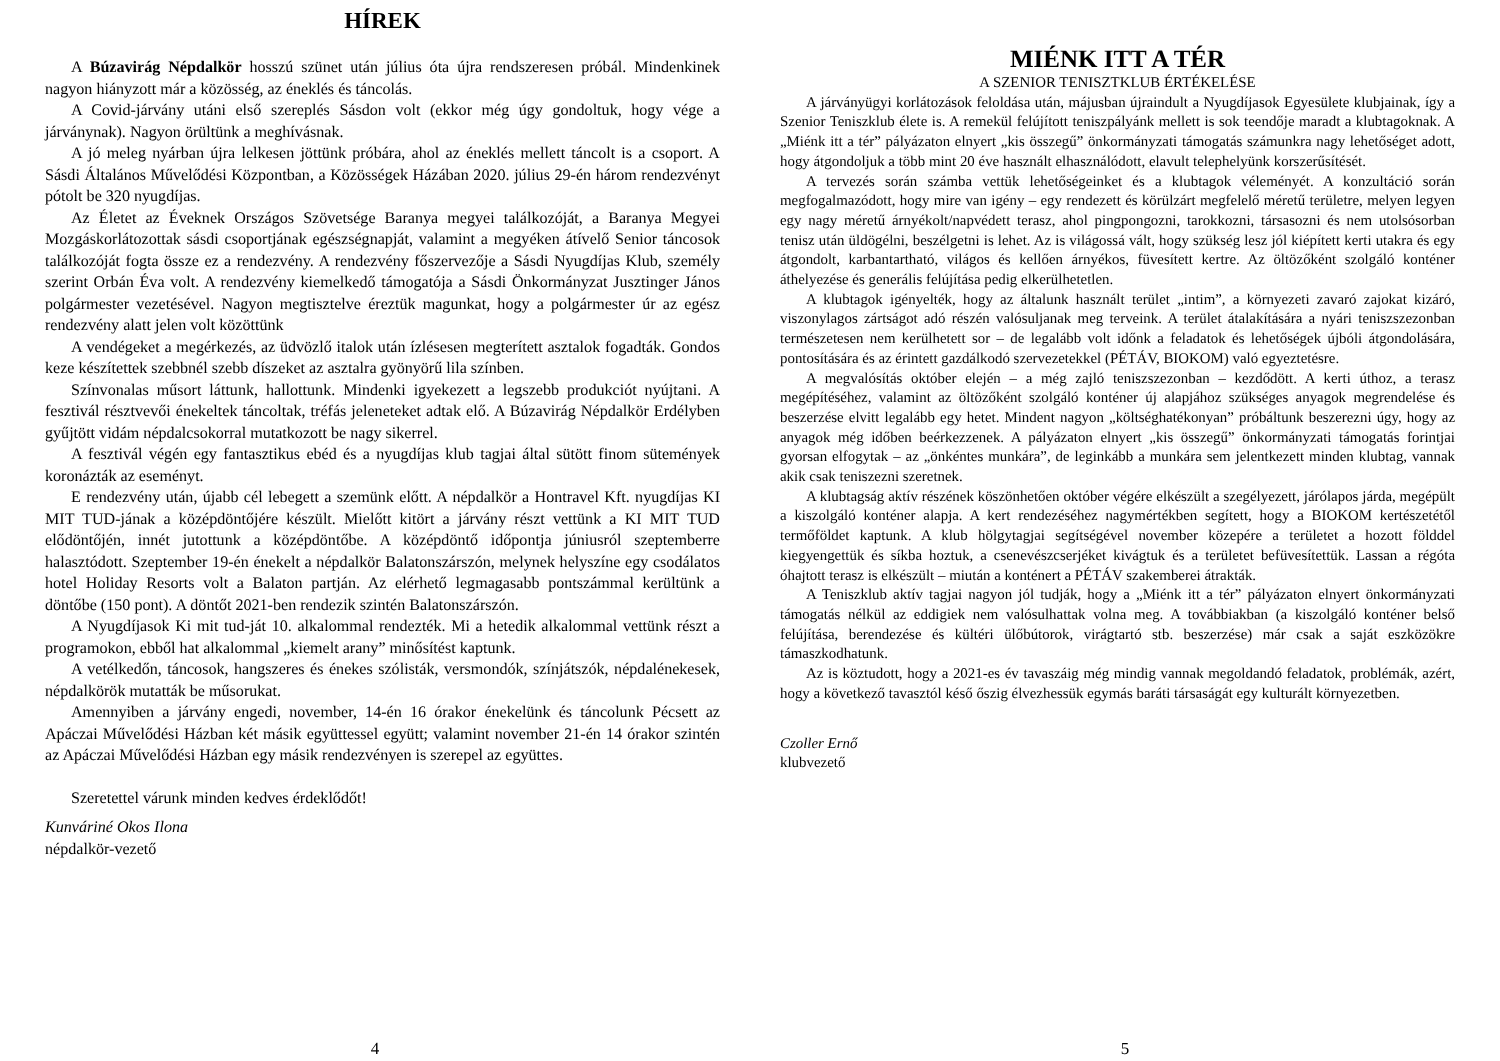HÍREK
A Búzavirág Népdalkör hosszú szünet után július óta újra rendszeresen próbál. Mindenkinek nagyon hiányzott már a közösség, az éneklés és táncolás.
A Covid-járvány utáni első szereplés Sásdon volt (ekkor még úgy gondoltuk, hogy vége a járványnak). Nagyon örültünk a meghívásnak.
A jó meleg nyárban újra lelkesen jöttünk próbára, ahol az éneklés mellett táncolt is a csoport. A Sásdi Általános Művelődési Központban, a Közösségek Házában 2020. július 29-én három rendezvényt pótolt be 320 nyugdíjas.
Az Életet az Éveknek Országos Szövetsége Baranya megyei találkozóját, a Baranya Megyei Mozgáskorlátozottak sásdi csoportjának egészségnapját, valamint a megyéken átívelő Senior táncosok találkozóját fogta össze ez a rendezvény. A rendezvény főszervezője a Sásdi Nyugdíjas Klub, személy szerint Orbán Éva volt. A rendezvény kiemelkedő támogatója a Sásdi Önkormányzat Jusztinger János polgármester vezetésével. Nagyon megtisztelve éreztük magunkat, hogy a polgármester úr az egész rendezvény alatt jelen volt közöttünk
A vendégeket a megérkezés, az üdvözlő italok után ízlésesen megterített asztalok fogadták. Gondos keze készítettek szebbnél szebb díszeket az asztalra gyönyörű lila színben.
Színvonalas műsort láttunk, hallottunk. Mindenki igyekezett a legszebb produkciót nyújtani. A fesztivál résztvevői énekeltek táncoltak, tréfás jeleneteket adtak elő. A Búzavirág Népdalkör Erdélyben gyűjtött vidám népdalcsokorral mutatkozott be nagy sikerrel.
A fesztivál végén egy fantasztikus ebéd és a nyugdíjas klub tagjai által sütött finom sütemények koronázták az eseményt.
E rendezvény után, újabb cél lebegett a szemünk előtt. A népdalkör a Hontravel Kft. nyugdíjas KI MIT TUD-jának a középdöntőjére készült. Mielőtt kitört a járvány részt vettünk a KI MIT TUD elődöntőjén, innét jutottunk a középdöntőbe. A középdöntő időpontja júniusról szeptemberre halasztódott. Szeptember 19-én énekelt a népdalkör Balatonszárszón, melynek helyszíne egy csodálatos hotel Holiday Resorts volt a Balaton partján. Az elérhető legmagasabb pontszámmal kerültünk a döntőbe (150 pont). A döntőt 2021-ben rendezik szintén Balatonszárszón.
A Nyugdíjasok Ki mit tud-ját 10. alkalommal rendezték. Mi a hetedik alkalommal vettünk részt a programokon, ebből hat alkalommal „kiemelt arany” minősítést kaptunk.
A vetélkedőn, táncosok, hangszeres és énekes szólisták, versmondók, színjátszók, népdalénekesek, népdalkörök mutatták be műsorukat.
Amennyiben a járvány engedi, november, 14-én 16 órakor énekelünk és táncolunk Pécsett az Apáczai Művelődési Házban két másik együttessel együtt; valamint november 21-én 14 órakor szintén az Apáczai Művelődési Házban egy másik rendezvényen is szerepel az együttes.
Szeretettel várunk minden kedves érdeklődőt!
Kunváriné Okos Ilona
népdalkör-vezető
4
MIÉNK ITT A TÉR
A SZENIOR TENISZTKLUB ÉRTÉKELÉSE
A járványügyi korlátozások feloldása után, májusban újraindult a Nyugdíjasok Egyesülete klubjainak, így a Szenior Teniszklub élete is. A remekül felújított teniszpályánk mellett is sok teendője maradt a klubtagoknak. A „Miénk itt a tér” pályázaton elnyert „kis összegű” önkormányzati támogatás számunkra nagy lehetőséget adott, hogy átgondoljuk a több mint 20 éve használt elhasználódott, elavult telephelyünk korszerűsítését.
A tervezés során számba vettük lehetőségeinket és a klubtagok véleményét. A konzultáció során megfogalmazódott, hogy mire van igény – egy rendezett és körülzárt megfelelő méretű területre, melyen legyen egy nagy méretű árnyékolt/napvédett terasz, ahol pingpongozni, tarokkozni, társasozni és nem utolsósorban tenisz után üldögélni, beszélgetni is lehet. Az is világossá vált, hogy szükség lesz jól kiépített kerti utakra és egy átgondolt, karbantartható, világos és kellően árnyékos, füvesített kertre. Az öltözőként szolgáló konténer áthelyezése és generális felújítása pedig elkerülhetetlen.
A klubtagok igényelték, hogy az általunk használt terület „intim”, a környezeti zavaró zajokat kizáró, viszonylagos zártságot adó részén valósuljanak meg terveink. A terület átalakítására a nyári teniszszezonban természetesen nem kerülhetett sor – de legalább volt időnk a feladatok és lehetőségek újbóli átgondolására, pontosítására és az érintett gazdálkodó szervezetekkel (PÉTÁV, BIOKOM) való egyeztetésre.
A megvalósítás október elején – a még zajló teniszszezonban – kezdődött. A kerti úthoz, a terasz megépítéséhez, valamint az öltözőként szolgáló konténer új alapjához szükséges anyagok megrendelése és beszerzése elvitt legalább egy hetet. Mindent nagyon „költséghatékonyan” próbáltunk beszerezni úgy, hogy az anyagok még időben beérkezzenek. A pályázaton elnyert „kis összegű” önkormányzati támogatás forintjai gyorsan elfogytak – az „önkéntes munkára”, de leginkább a munkára sem jelentkezett minden klubtag, vannak akik csak teniszezni szeretnek.
A klubtagság aktív részének köszönhetően október végére elkészült a szegélyezett, járólapos járda, megépült a kiszolgáló konténer alapja. A kert rendezéséhez nagymértékben segített, hogy a BIOKOM kertészetétől termőföldet kaptunk. A klub hölgytagjai segítségével november közepére a területet a hozott földdel kiegyengettük és síkba hoztuk, a csenevészcserjéket kivágtuk és a területet befüvesítettük. Lassan a régóta óhajtott terasz is elkészült – miután a konténert a PÉTÁV szakemberei átrakták.
A Teniszklub aktív tagjai nagyon jól tudják, hogy a „Miénk itt a tér” pályázaton elnyert önkormányzati támogatás nélkül az eddigiek nem valósulhattak volna meg. A továbbiakban (a kiszolgáló konténer belső felújítása, berendezése és kültéri ülőbútorok, virágtartó stb. beszerzése) már csak a saját eszközökre támaszkodhatunk.
Az is köztudott, hogy a 2021-es év tavaszáig még mindig vannak megoldandó feladatok, problémák, azért, hogy a következő tavasztól késő őszig élvezhessük egymás baráti társaságát egy kulturált környezetben.
Czoller Ernő
klubvezető
5